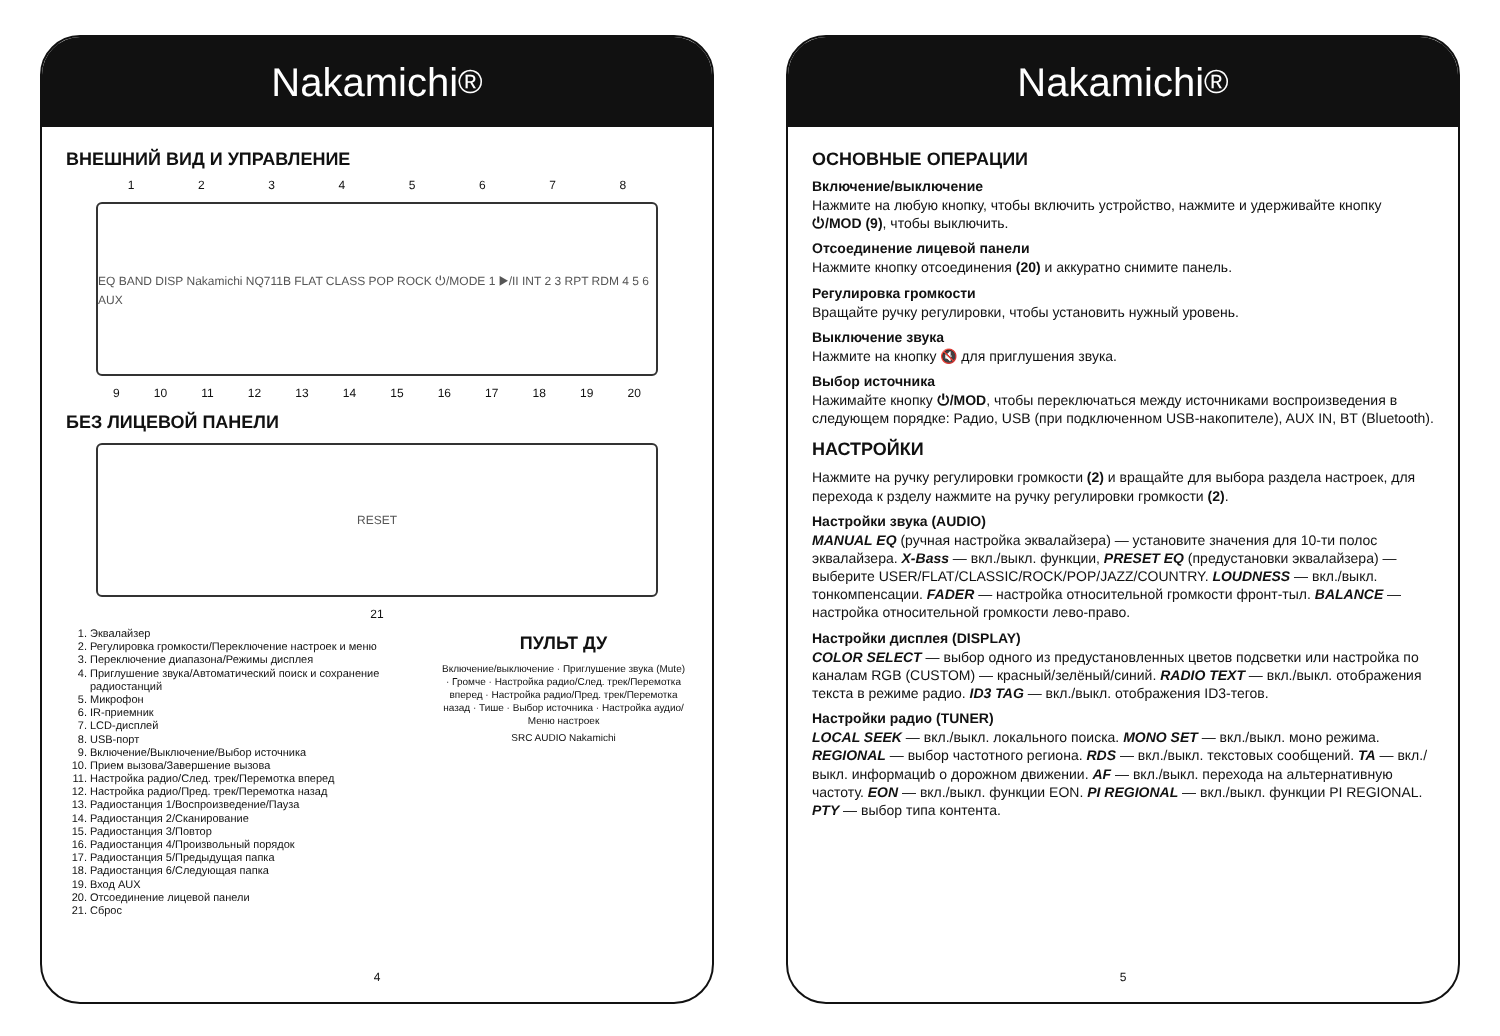Nakamichi<sup>®</sup>
ВНЕШНИЙ ВИД И УПРАВЛЕНИЕ
1 2 3 4 5 6 7 8
EQ BAND DISP Nakamichi NQ711B FLAT CLASS POP ROCK ⏻/MODE 1 ▶/II INT 2 3 RPT RDM 4 5 6 AUX
9 10 11 12 13 14 15 16 17 18 19 20
БЕЗ ЛИЦЕВОЙ ПАНЕЛИ
RESET
21
1. Эквалайзер
2. Регулировка громкости/Переключение настроек и меню
3. Переключение диапазона/Режимы дисплея
4. Приглушение звука/Автоматический поиск и сохранение радиостанций
5. Микрофон
6. IR-приемник
7. LCD-дисплей
8. USB-порт
9. Включение/Выключение/Выбор источника
10. Прием вызова/Завершение вызова
11. Настройка радио/След. трек/Перемотка вперед
12. Настройка радио/Пред. трек/Перемотка назад
13. Радиостанция 1/Воспроизведение/Пауза
14. Радиостанция 2/Сканирование
15. Радиостанция 3/Повтор
16. Радиостанция 4/Произвольный порядок
17. Радиостанция 5/Предыдущая папка
18. Радиостанция 6/Следующая папка
19. Вход AUX
20. Отсоединение лицевой панели
21. Сброс
ПУЛЬТ ДУ
Включение/выключение · Приглушение звука (Mute) · Громче · Настройка радио/След. трек/Перемотка вперед · Настройка радио/Пред. трек/Перемотка назад · Тише · Выбор источника · Настройка аудио/Меню настроек
SRC AUDIO Nakamichi
4
Nakamichi<sup>®</sup>
ОСНОВНЫЕ ОПЕРАЦИИ
Включение/выключение
Нажмите на любую кнопку, чтобы включить устройство, нажмите и удерживайте кнопку ⏻/MOD (9), чтобы выключить.
Отсоединение лицевой панели
Нажмите кнопку отсоединения (20) и аккуратно снимите панель.
Регулировка громкости
Вращайте ручку регулировки, чтобы установить нужный уровень.
Выключение звука
Нажмите на кнопку 🔇 для приглушения звука.
Выбор источника
Нажимайте кнопку ⏻/MOD, чтобы переключаться между источниками воспроизведения в следующем порядке: Радио, USB (при подключенном USB-накопителе), AUX IN, BT (Bluetooth).
НАСТРОЙКИ
Нажмите на ручку регулировки громкости (2) и вращайте для выбора раздела настроек, для перехода к рзделу нажмите на ручку регулировки громкости (2).
Настройки звука (AUDIO)
MANUAL EQ (ручная настройка эквалайзера) — установите значения для 10-ти полос эквалайзера. X-Bass — вкл./выкл. функции, PRESET EQ (предустановки эквалайзера) — выберите USER/FLAT/CLASSIC/ROCK/POP/JAZZ/COUNTRY. LOUDNESS — вкл./выкл. тонкомпенсации. FADER — настройка относительной громкости фронт-тыл. BALANCE — настройка относительной громкости лево-право.
Настройки дисплея (DISPLAY)
COLOR SELECT — выбор одного из предустановленных цветов подсветки или настройка по каналам RGB (CUSTOM) — красный/зелёный/синий. RADIO TEXT — вкл./выкл. отображения текста в режиме радио. ID3 TAG — вкл./выкл. отображения ID3-тегов.
Настройки радио (TUNER)
LOCAL SEEK — вкл./выкл. локального поиска. MONO SET — вкл./выкл. моно режима. REGIONAL — выбор частотного региона. RDS — вкл./выкл. текстовых сообщений. TA — вкл./выкл. информациb о дорожном движении. AF — вкл./выкл. перехода на альтернативную частоту. EON — вкл./выкл. функции EON. PI REGIONAL — вкл./выкл. функции PI REGIONAL. PTY — выбор типа контента.
5